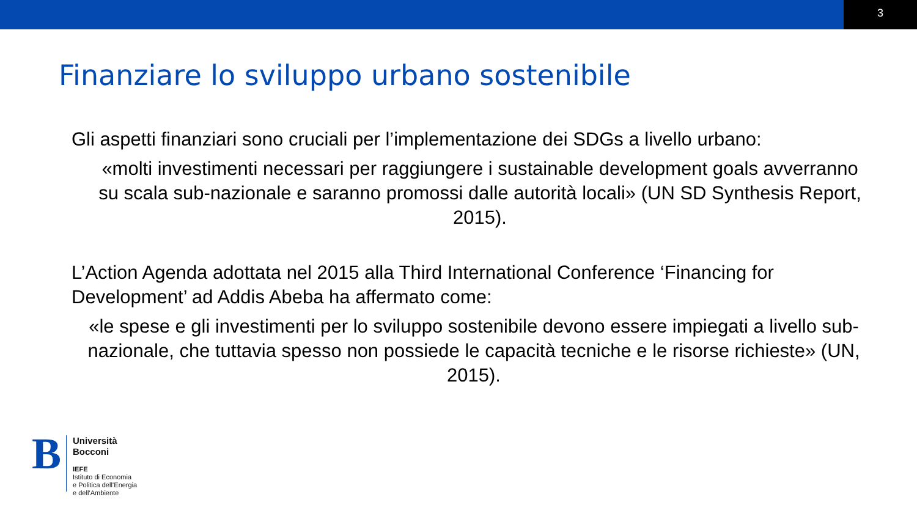3
Finanziare lo sviluppo urbano sostenibile
Gli aspetti finanziari sono cruciali per l’implementazione dei SDGs a livello urbano:
«molti investimenti necessari per raggiungere i sustainable development goals avverranno su scala sub-nazionale e saranno promossi dalle autorità locali» (UN SD Synthesis Report, 2015).
L’Action Agenda adottata nel 2015 alla Third International Conference ‘Financing for Development’ ad Addis Abeba ha affermato come:
«le spese e gli investimenti per lo sviluppo sostenibile devono essere impiegati a livello sub-nazionale, che tuttavia spesso non possiede le capacità tecniche e le risorse richieste» (UN, 2015).
B
Università
Bocconi
IEFE
Istituto di Economia
e Politica dell’Energia
e dell’Ambiente